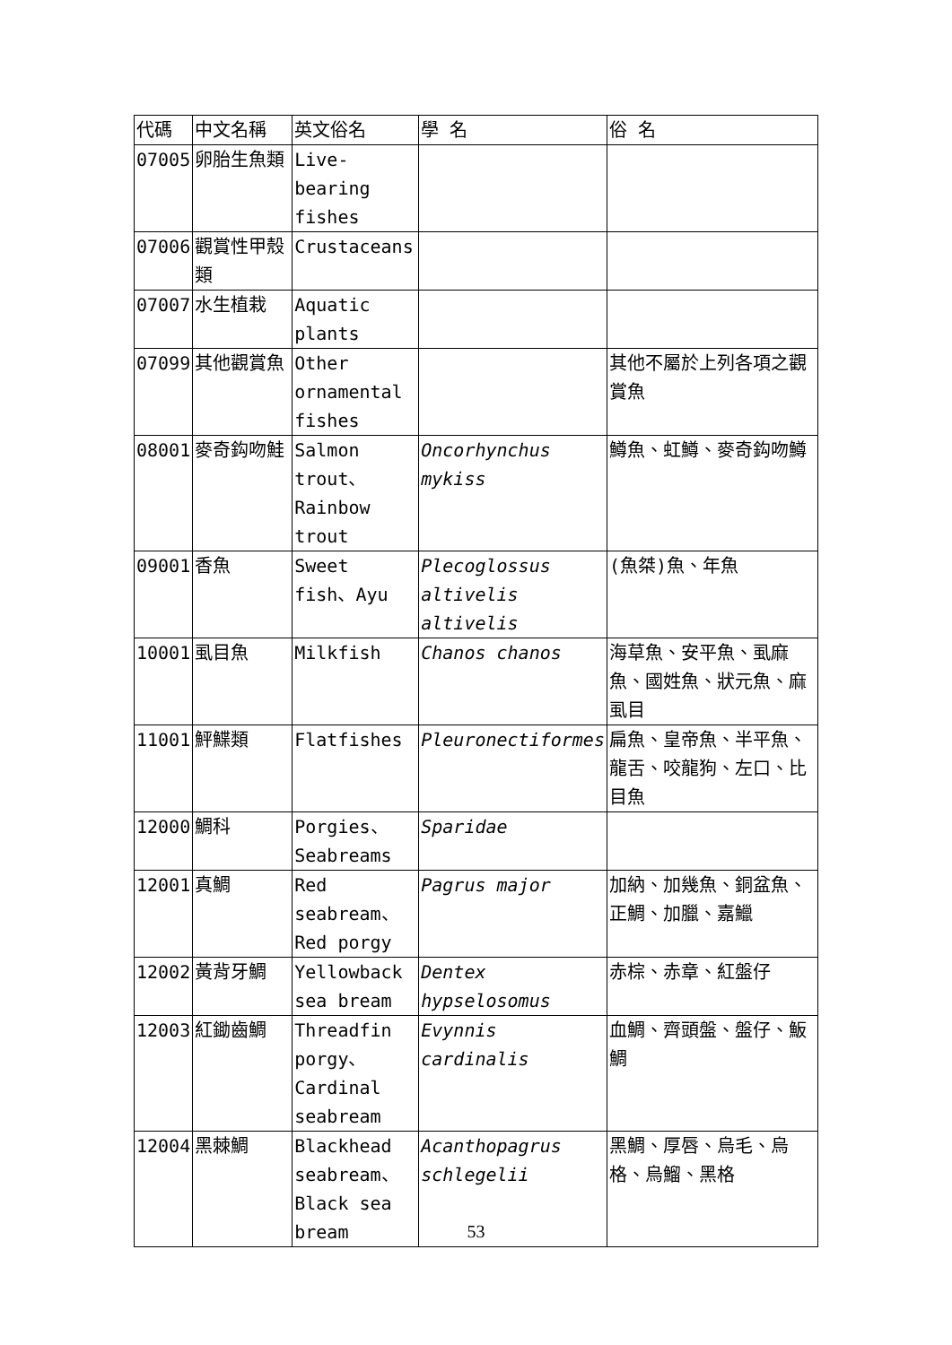| 代碼 | 中文名稱 | 英文俗名 | 學 名 | 俗 名 |
| --- | --- | --- | --- | --- |
| 07005 | 卵胎生魚類 | Live-bearing fishes | | |
| 07006 | 觀賞性甲殼類 | Crustaceans | | |
| 07007 | 水生植栽 | Aquatic plants | | |
| 07099 | 其他觀賞魚 | Other ornamental fishes | | 其他不屬於上列各項之觀賞魚 |
| 08001 | 麥奇鈎吻鮭 | Salmon trout、Rainbow trout | Oncorhynchus mykiss | 鱒魚、虹鱒、麥奇鈎吻鱒 |
| 09001 | 香魚 | Sweet fish、Ayu | Plecoglossus altivelis altivelis | (魚桀)魚、年魚 |
| 10001 | 虱目魚 | Milkfish | Chanos chanos | 海草魚、安平魚、虱麻魚、國姓魚、狀元魚、麻虱目 |
| 11001 | 鮃鰈類 | Flatfishes | Pleuronectiformes | 扁魚、皇帝魚、半平魚、龍舌、咬龍狗、左口、比目魚 |
| 12000 | 鯛科 | Porgies、Seabreams | Sparidae | |
| 12001 | 真鯛 | Red seabream、Red porgy | Pagrus major | 加納、加幾魚、銅盆魚、正鯛、加臘、嘉鱲 |
| 12002 | 黃背牙鯛 | Yellowback sea bream | Dentex hypselosomus | 赤棕、赤章、紅盤仔 |
| 12003 | 紅鋤齒鯛 | Threadfin porgy、Cardinal seabream | Evynnis cardinalis | 血鯛、齊頭盤、盤仔、魬鯛 |
| 12004 | 黑棘鯛 | Blackhead seabream、Black sea bream | Acanthopagrus schlegelii | 黑鯛、厚唇、烏毛、烏格、烏鰡、黑格 |
53